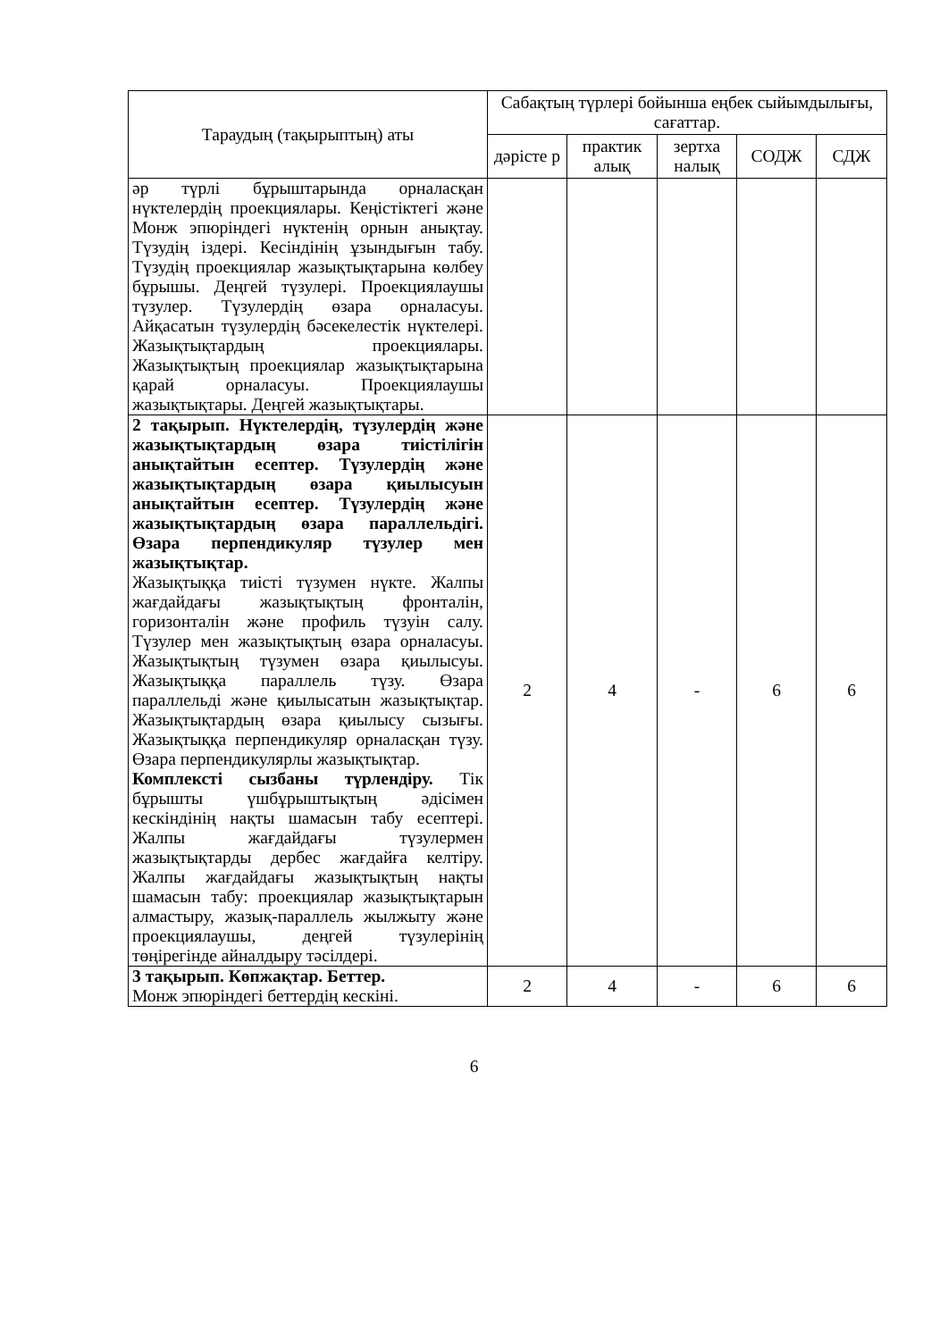| Тараудың (тақырыптың) аты | Сабақтың түрлері бойынша еңбек сыйымдылығы, сағаттар. | | | | |
| --- | --- | --- | --- | --- | --- |
| | дәрісте р | практик алық | зертха налық | СОДЖ | СДЖ |
| әр түрлі бұрыштарында орналасқан нүктелердің проекциялары. Кеңістіктегі және Монж эпюріндегі нүктенің орнын анықтау. Түзудің іздері. Кесіндінің ұзындығын табу. Түзудің проекциялар жазықтықтарына көлбеу бұрышы. Деңгей түзулері. Проекциялаушы түзулер. Түзулердің өзара орналасуы. Айқасатын түзулердің бәсекелестік нүктелері. Жазықтықтардың проекциялары. Жазықтықтың проекциялар жазықтықтарына қарай орналасуы. Проекциялаушы жазықтықтары. Деңгей жазықтықтары. | | | | | |
| 2 тақырып. Нүктелердің, түзулердің және жазықтықтардың өзара тиістілігін анықтайтын есептер. Түзулердің және жазықтықтардың өзара қиылысуын анықтайтын есептер. Түзулердің және жазықтықтардың өзара параллельдігі. Өзара перпендикуляр түзулер мен жазықтықтар. Жазықтыққа тиісті түзумен нүкте. Жалпы жағдайдағы жазықтықтың фронталін, горизонталін және профиль түзуін салу. Түзулер мен жазықтықтың өзара орналасуы. Жазықтықтың түзумен өзара қиылысуы. Жазықтыққа параллель түзу. Өзара параллельді және қиылысатын жазықтықтар. Жазықтықтардың өзара қиылысу сызығы. Жазықтыққа перпендикуляр орналасқан түзу. Өзара перпендикулярлы жазықтықтар. Комплексті сызбаны түрлендіру. Тік бұрышты үшбұрыштықтың әдісімен кескіндінің нақты шамасын табу есептері. Жалпы жағдайдағы түзулермен жазықтықтарды дербес жағдайға келтіру. Жалпы жағдайдағы жазықтықтың нақты шамасын табу: проекциялар жазықтықтарын алмастыру, жазық-параллель жылжыту және проекциялаушы, деңгей түзулерінің төңірегінде айналдыру тәсілдері. | 2 | 4 | - | 6 | 6 |
| 3 тақырып. Көпжақтар. Беттер. Монж эпюріндегі беттердің кескіні. | 2 | 4 | - | 6 | 6 |
6